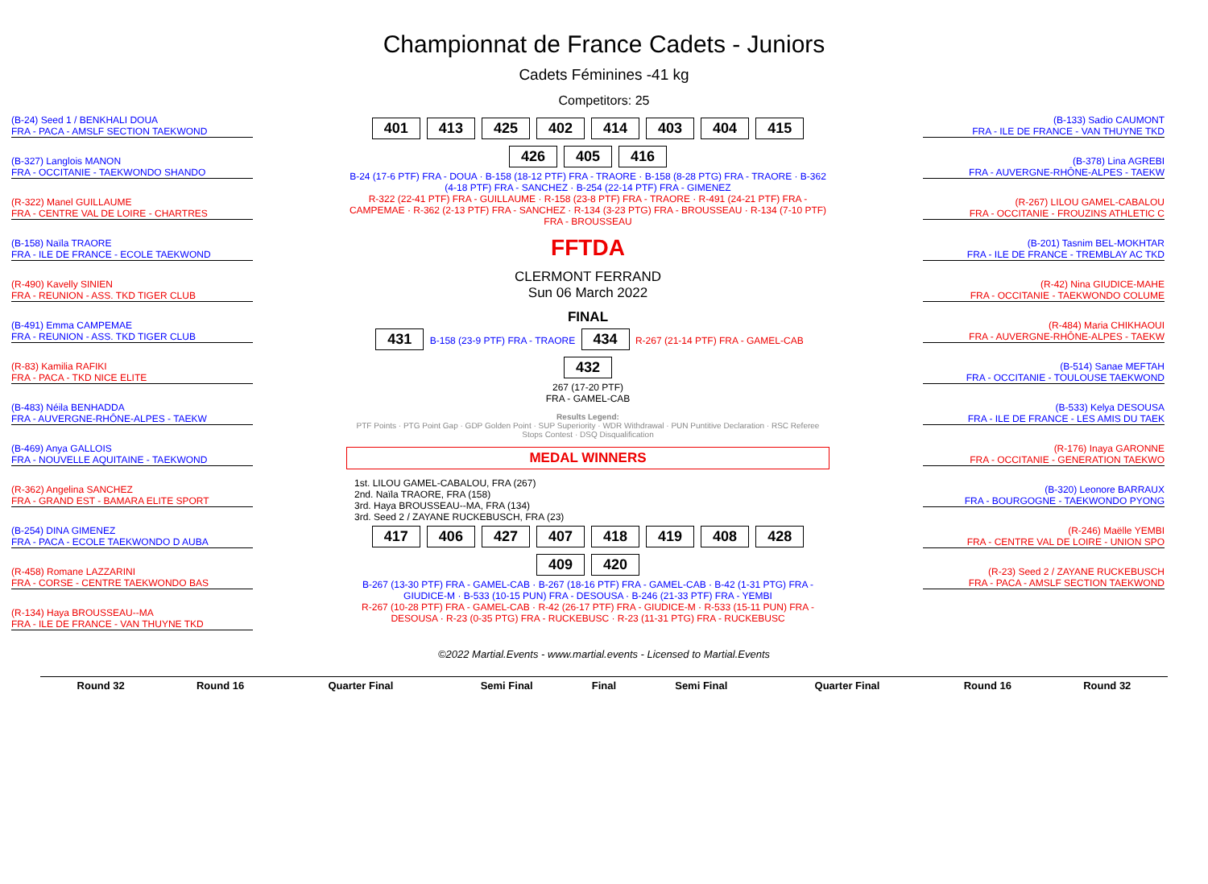Championnat de France Cadets - Juniors
Cadets Féminines -41 kg
Competitors: 25
(B-24) Seed 1 / BENKHALI DOUA
FRA - PACA - AMSLF SECTION TAEKWOND
(B-327) Langlois MANON
FRA - OCCITANIE - TAEKWONDO SHANDO
(R-322) Manel GUILLAUME
FRA - CENTRE VAL DE LOIRE - CHARTRES
(B-158) Naïla TRAORE
FRA - ILE DE FRANCE - ECOLE TAEKWOND
(R-490) Kavelly SINIEN
FRA - REUNION - ASS. TKD TIGER CLUB
(B-491) Emma CAMPEMAE
FRA - REUNION - ASS. TKD TIGER CLUB
(R-83) Kamilia RAFIKI
FRA - PACA - TKD NICE ELITE
(B-483) Néila BENHADDA
FRA - AUVERGNE-RHÔNE-ALPES - TAEKW
(B-469) Anya GALLOIS
FRA - NOUVELLE AQUITAINE - TAEKWOND
(R-362) Angelina SANCHEZ
FRA - GRAND EST - BAMARA ELITE SPORT
(B-254) DINA GIMENEZ
FRA - PACA - ECOLE TAEKWONDO D AUBA
(R-458) Romane LAZZARINI
FRA - CORSE - CENTRE TAEKWONDO BAS
(R-134) Haya BROUSSEAU--MA
FRA - ILE DE FRANCE - VAN THUYNE TKD
401 413 425 402 414 403 404 415 426 405 416
B-24 (17-6 PTF) FRA - DOUA · B-158 (18-12 PTF) FRA - TRAORE · B-158 (8-28 PTG) FRA - TRAORE · B-362 (4-18 PTF) FRA - SANCHEZ · B-254 (22-14 PTF) FRA - GIMENEZ
R-322 (22-41 PTF) FRA - GUILLAUME · R-158 (23-8 PTF) FRA - TRAORE · R-491 (24-21 PTF) FRA - CAMPEMAE · R-362 (2-13 PTF) FRA - SANCHEZ · R-134 (3-23 PTG) FRA - BROUSSEAU · R-134 (7-10 PTF) FRA - BROUSSEAU
FFTDA
CLERMONT FERRAND
Sun 06 March 2022
FINAL
431 B-158 (23-9 PTF) FRA - TRAORE 434 R-267 (21-14 PTF) FRA - GAMEL-CAB 432
267 (17-20 PTF)
FRA - GAMEL-CAB
Results Legend:
PTF Points · PTG Point Gap · GDP Golden Point · SUP Superiority · WDR Withdrawal · PUN Puntitive Declaration · RSC Referee Stops Contest · DSQ Disqualification
MEDAL WINNERS
1st. LILOU GAMEL-CABALOU, FRA (267)
2nd. Naïla TRAORE, FRA (158)
3rd. Haya BROUSSEAU--MA, FRA (134)
3rd. Seed 2 / ZAYANE RUCKEBUSCH, FRA (23)
417 406 427 407 418 419 408 428 409 420
B-267 (13-30 PTF) FRA - GAMEL-CAB · B-267 (18-16 PTF) FRA - GAMEL-CAB · B-42 (1-31 PTG) FRA - GIUDICE-M · B-533 (10-15 PUN) FRA - DESOUSA · B-246 (21-33 PTF) FRA - YEMBI
R-267 (10-28 PTF) FRA - GAMEL-CAB · R-42 (26-17 PTF) FRA - GIUDICE-M · R-533 (15-11 PUN) FRA - DESOUSA · R-23 (0-35 PTG) FRA - RUCKEBUSC · R-23 (11-31 PTG) FRA - RUCKEBUSC
(B-133) Sadio CAUMONT
FRA - ILE DE FRANCE - VAN THUYNE TKD
(B-378) Lina AGREBI
FRA - AUVERGNE-RHÔNE-ALPES - TAEKW
(R-267) LILOU GAMEL-CABALOU
FRA - OCCITANIE - FROUZINS ATHLETIC C
(B-201) Tasnim BEL-MOKHTAR
FRA - ILE DE FRANCE - TREMBLAY AC TKD
(R-42) Nina GIUDICE-MAHE
FRA - OCCITANIE - TAEKWONDO COLUME
(R-484) Maria CHIKHAOUI
FRA - AUVERGNE-RHÔNE-ALPES - TAEKW
(B-514) Sanae MEFTAH
FRA - OCCITANIE - TOULOUSE TAEKWOND
(B-533) Kelya DESOUSA
FRA - ILE DE FRANCE - LES AMIS DU TAEK
(R-176) Inaya GARONNE
FRA - OCCITANIE - GENERATION TAEKWO
(B-320) Leonore BARRAUX
FRA - BOURGOGNE - TAEKWONDO PYONG
(R-246) Maëlle YEMBI
FRA - CENTRE VAL DE LOIRE - UNION SPO
(R-23) Seed 2 / ZAYANE RUCKEBUSCH
FRA - PACA - AMSLF SECTION TAEKWOND
©2022 Martial.Events - www.martial.events - Licensed to Martial.Events
| Round 32 | Round 16 | Quarter Final | Semi Final | Final | Semi Final | Quarter Final | Round 16 | Round 32 |